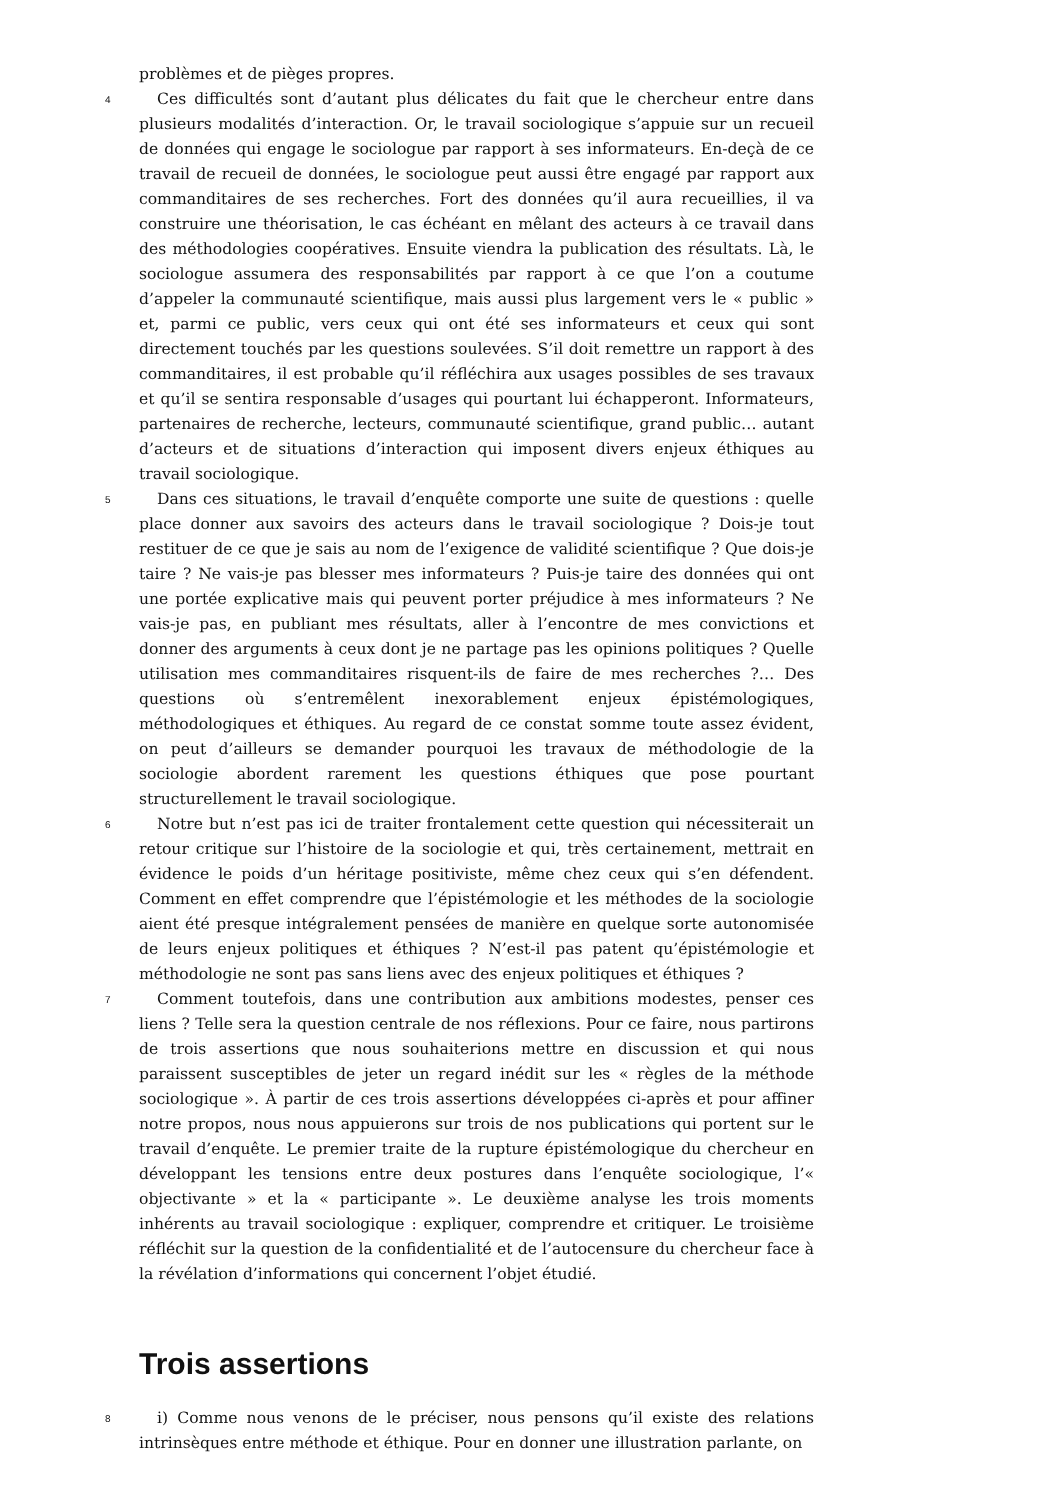problèmes et de pièges propres.
4 Ces difficultés sont d’autant plus délicates du fait que le chercheur entre dans plusieurs modalités d’interaction. Or, le travail sociologique s’appuie sur un recueil de données qui engage le sociologue par rapport à ses informateurs. En-deçà de ce travail de recueil de données, le sociologue peut aussi être engagé par rapport aux commanditaires de ses recherches. Fort des données qu’il aura recueillies, il va construire une théorisation, le cas échéant en mêlant des acteurs à ce travail dans des méthodologies coopératives. Ensuite viendra la publication des résultats. Là, le sociologue assumera des responsabilités par rapport à ce que l’on a coutume d’appeler la communauté scientifique, mais aussi plus largement vers le « public » et, parmi ce public, vers ceux qui ont été ses informateurs et ceux qui sont directement touchés par les questions soulevées. S’il doit remettre un rapport à des commanditaires, il est probable qu’il réfléchira aux usages possibles de ses travaux et qu’il se sentira responsable d’usages qui pourtant lui échapperont. Informateurs, partenaires de recherche, lecteurs, communauté scientifique, grand public… autant d’acteurs et de situations d’interaction qui imposent divers enjeux éthiques au travail sociologique.
5 Dans ces situations, le travail d’enquête comporte une suite de questions : quelle place donner aux savoirs des acteurs dans le travail sociologique ? Dois-je tout restituer de ce que je sais au nom de l’exigence de validité scientifique ? Que dois-je taire ? Ne vais-je pas blesser mes informateurs ? Puis-je taire des données qui ont une portée explicative mais qui peuvent porter préjudice à mes informateurs ? Ne vais-je pas, en publiant mes résultats, aller à l’encontre de mes convictions et donner des arguments à ceux dont je ne partage pas les opinions politiques ? Quelle utilisation mes commanditaires risquent-ils de faire de mes recherches ?… Des questions où s’entremêlent inexorablement enjeux épistémologiques, méthodologiques et éthiques. Au regard de ce constat somme toute assez évident, on peut d’ailleurs se demander pourquoi les travaux de méthodologie de la sociologie abordent rarement les questions éthiques que pose pourtant structurellement le travail sociologique.
6 Notre but n’est pas ici de traiter frontalement cette question qui nécessiterait un retour critique sur l’histoire de la sociologie et qui, très certainement, mettrait en évidence le poids d’un héritage positiviste, même chez ceux qui s’en défendent. Comment en effet comprendre que l’épistémologie et les méthodes de la sociologie aient été presque intégralement pensées de manière en quelque sorte autonomisée de leurs enjeux politiques et éthiques ? N’est-il pas patent qu’épistémologie et méthodologie ne sont pas sans liens avec des enjeux politiques et éthiques ?
7 Comment toutefois, dans une contribution aux ambitions modestes, penser ces liens ? Telle sera la question centrale de nos réflexions. Pour ce faire, nous partirons de trois assertions que nous souhaiterions mettre en discussion et qui nous paraissent susceptibles de jeter un regard inédit sur les « règles de la méthode sociologique ». À partir de ces trois assertions développées ci-après et pour affiner notre propos, nous nous appuierons sur trois de nos publications qui portent sur le travail d’enquête. Le premier traite de la rupture épistémologique du chercheur en développant les tensions entre deux postures dans l’enquête sociologique, l’« objectivante » et la « participante ». Le deuxième analyse les trois moments inhérents au travail sociologique : expliquer, comprendre et critiquer. Le troisième réfléchit sur la question de la confidentialité et de l’autocensure du chercheur face à la révélation d’informations qui concernent l’objet étudié.
Trois assertions
8 i) Comme nous venons de le préciser, nous pensons qu’il existe des relations intrinsèques entre méthode et éthique. Pour en donner une illustration parlante, on